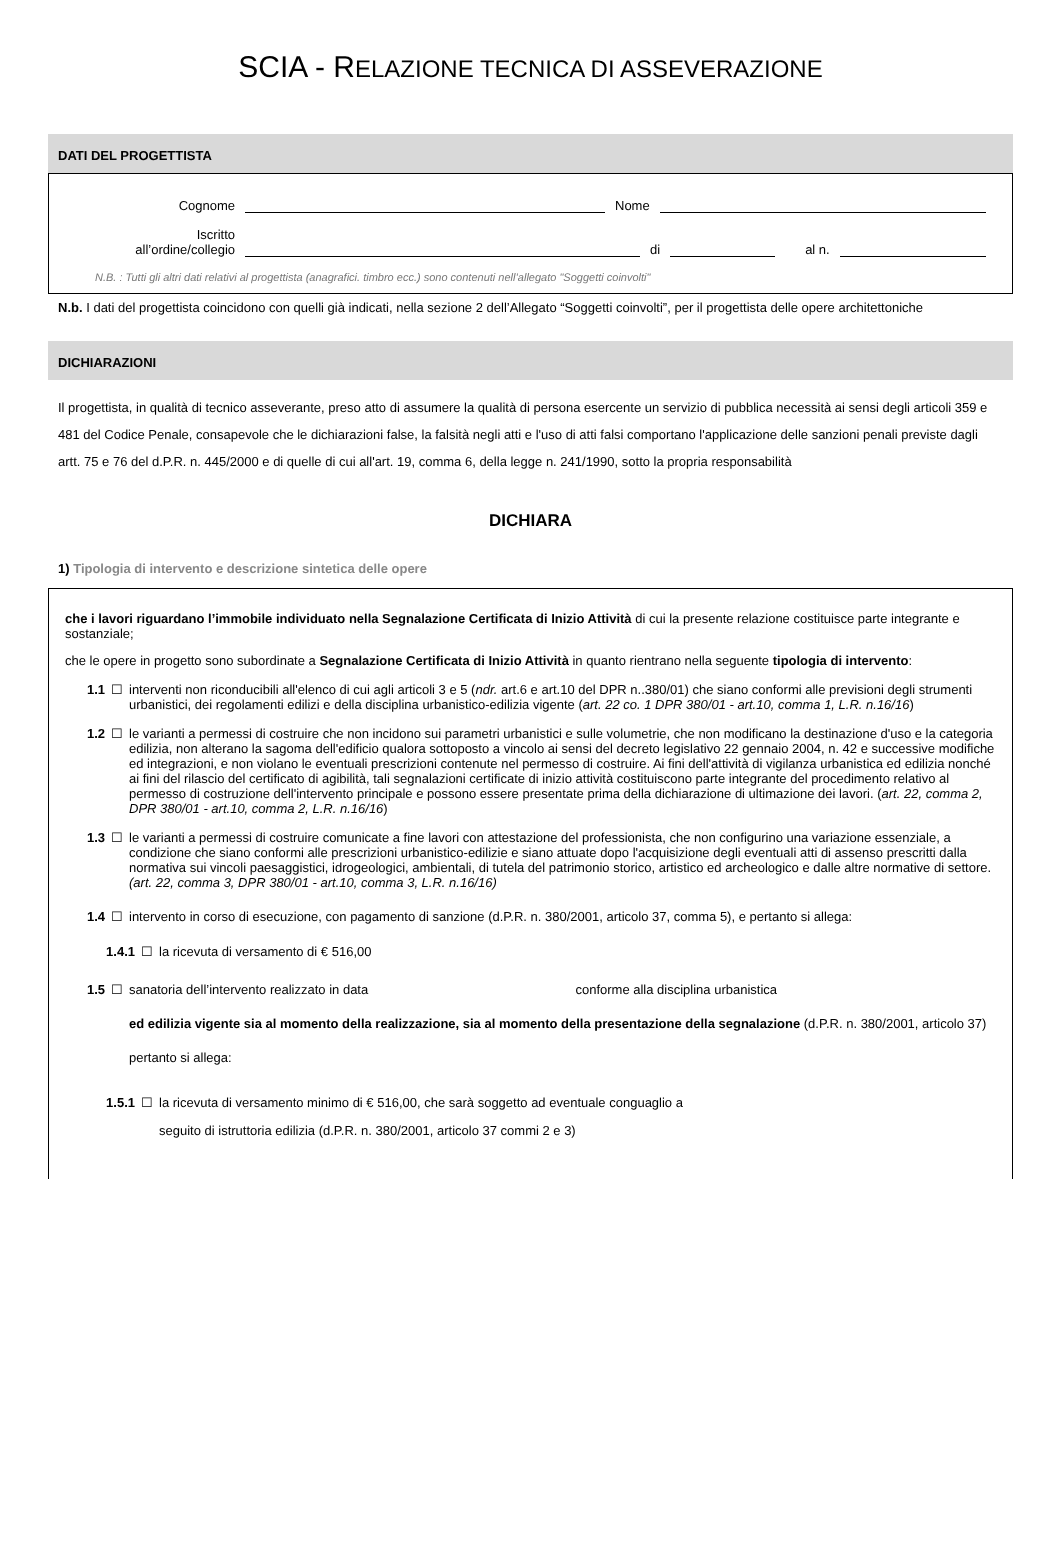SCIA - RELAZIONE TECNICA DI ASSEVERAZIONE
DATI DEL PROGETTISTA
Cognome Nome
Iscritto
all’ordine/collegio di al n.
N.B. : Tutti gli altri dati relativi al progettista (anagrafici. timbro ecc.) sono contenuti nell’allegato "Soggetti coinvolti"
N.b. I dati del progettista coincidono con quelli già indicati, nella sezione 2 dell’Allegato “Soggetti coinvolti”, per il progettista delle opere architettoniche
DICHIARAZIONI
Il progettista, in qualità di tecnico asseverante, preso atto di assumere la qualità di persona esercente un servizio di pubblica necessità ai sensi degli articoli 359 e 481 del Codice Penale, consapevole che le dichiarazioni false, la falsità negli atti e l'uso di atti falsi comportano l'applicazione delle sanzioni penali previste dagli artt. 75 e 76 del d.P.R. n. 445/2000 e di quelle di cui all'art. 19, comma 6, della legge n. 241/1990, sotto la propria responsabilità
DICHIARA
1) Tipologia di intervento e descrizione sintetica delle opere
che i lavori riguardano l’immobile individuato nella Segnalazione Certificata di Inizio Attività di cui la presente relazione costituisce parte integrante e sostanziale;
che le opere in progetto sono subordinate a Segnalazione Certificata di Inizio Attività in quanto rientrano nella seguente tipologia di intervento:
1.1 ☐ interventi non riconducibili all'elenco di cui agli articoli 3 e 5 (ndr. art.6 e art.10 del DPR n..380/01) che siano conformi alle previsioni degli strumenti urbanistici, dei regolamenti edilizi e della disciplina urbanistico-edilizia vigente (art. 22 co. 1 DPR 380/01 - art.10, comma 1, L.R. n.16/16)
1.2 ☐ le varianti a permessi di costruire che non incidono sui parametri urbanistici e sulle volumetrie, che non modificano la destinazione d'uso e la categoria edilizia, non alterano la sagoma dell'edificio qualora sottoposto a vincolo ai sensi del decreto legislativo 22 gennaio 2004, n. 42 e successive modifiche ed integrazioni, e non violano le eventuali prescrizioni contenute nel permesso di costruire. Ai fini dell'attività di vigilanza urbanistica ed edilizia nonché ai fini del rilascio del certificato di agibilità, tali segnalazioni certificate di inizio attività costituiscono parte integrante del procedimento relativo al permesso di costruzione dell'intervento principale e possono essere presentate prima della dichiarazione di ultimazione dei lavori. (art. 22, comma 2, DPR 380/01 - art.10, comma 2, L.R. n.16/16)
1.3 ☐ le varianti a permessi di costruire comunicate a fine lavori con attestazione del professionista, che non configurino una variazione essenziale, a condizione che siano conformi alle prescrizioni urbanistico-edilizie e siano attuate dopo l'acquisizione degli eventuali atti di assenso prescritti dalla normativa sui vincoli paesaggistici, idrogeologici, ambientali, di tutela del patrimonio storico, artistico ed archeologico e dalle altre normative di settore. (art. 22, comma 3, DPR 380/01 - art.10, comma 3, L.R. n.16/16)
1.4 ☐ intervento in corso di esecuzione, con pagamento di sanzione (d.P.R. n. 380/2001, articolo 37, comma 5), e pertanto si allega:
1.4.1 ☐ la ricevuta di versamento di € 516,00
1.5 ☐ sanatoria dell’intervento realizzato in data conforme alla disciplina urbanistica
ed edilizia vigente sia al momento della realizzazione, sia al momento della presentazione della segnalazione (d.P.R. n. 380/2001, articolo 37) pertanto si allega:
1.5.1 ☐ la ricevuta di versamento minimo di € 516,00, che sarà soggetto ad eventuale conguaglio a
seguito di istruttoria edilizia (d.P.R. n. 380/2001, articolo 37 commi 2 e 3)